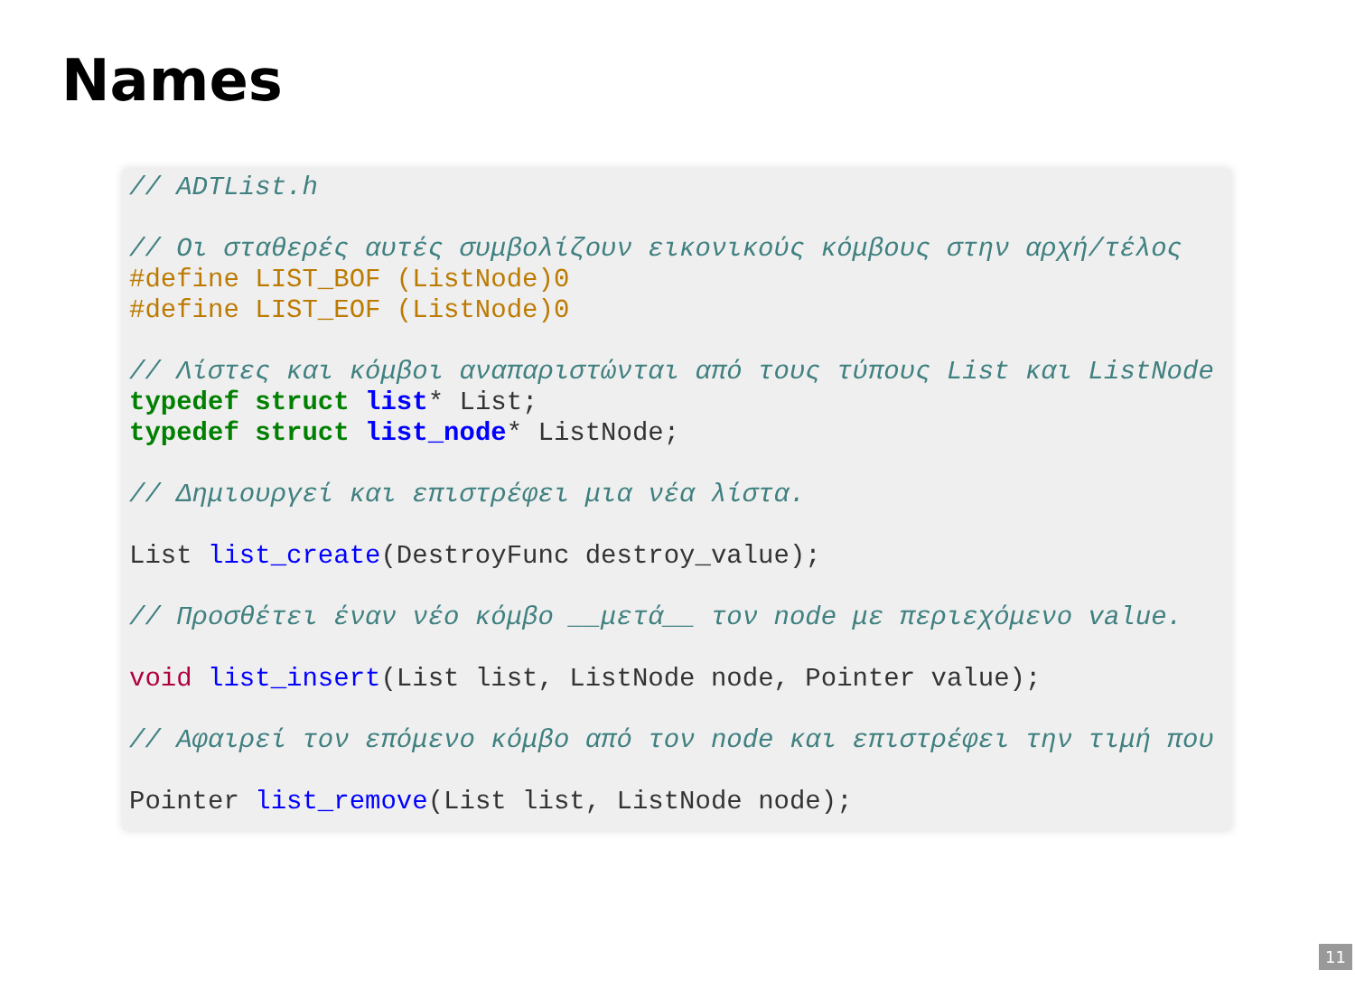Names
// ADTList.h

// Οι σταθερές αυτές συμβολίζουν εικονικούς κόμβους στην αρχή/τέλος
#define LIST_BOF (ListNode)0
#define LIST_EOF (ListNode)0

// Λίστες και κόμβοι αναπαριστώνται από τους τύπους List και ListNode
typedef struct list* List;
typedef struct list_node* ListNode;

// Δημιουργεί και επιστρέφει μια νέα λίστα.

List list_create(DestroyFunc destroy_value);

// Προσθέτει έναν νέο κόμβο __μετά__ τον node με περιεχόμενο value.

void list_insert(List list, ListNode node, Pointer value);

// Αφαιρεί τον επόμενο κόμβο από τον node και επιστρέφει την τιμή που

Pointer list_remove(List list, ListNode node);
11